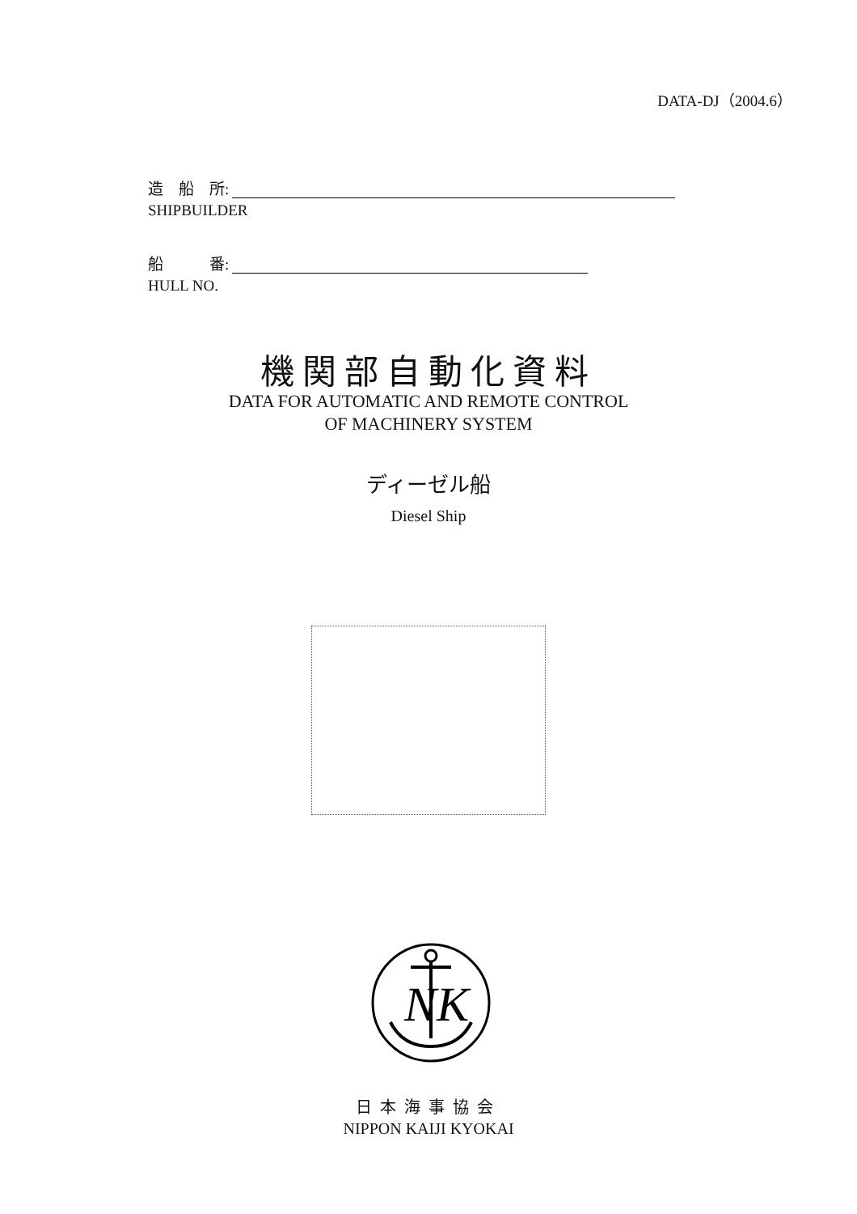DATA-DJ（2004.6）
造　船　所:
SHIPBUILDER
船　　　番:
HULL NO.
機関部自動化資料
DATA FOR AUTOMATIC AND REMOTE CONTROL
OF MACHINERY SYSTEM
ディーゼル船
Diesel Ship
NK
日本海事協会
NIPPON KAIJI KYOKAI